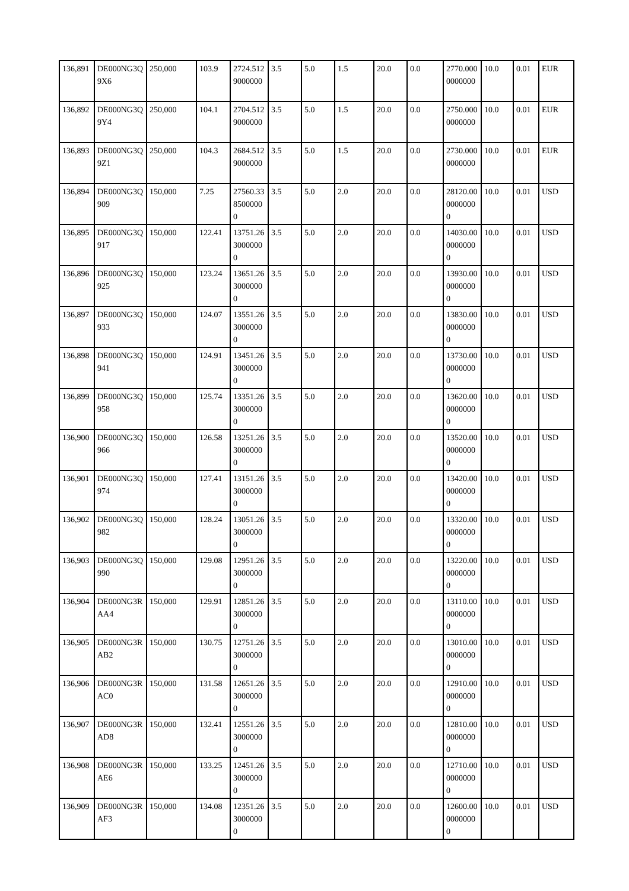| 136,891 | DE000NG3Q9X6 | 250,000 | 103.9 | 2724.5129000000 | 3.5 | 5.0 | 1.5 | 20.0 | 0.0 | 2770.0000000000 | 10.0 | 0.01 | EUR |
| 136,892 | DE000NG3Q9Y4 | 250,000 | 104.1 | 2704.5129000000 | 3.5 | 5.0 | 1.5 | 20.0 | 0.0 | 2750.0000000000 | 10.0 | 0.01 | EUR |
| 136,893 | DE000NG3Q9Z1 | 250,000 | 104.3 | 2684.5129000000 | 3.5 | 5.0 | 1.5 | 20.0 | 0.0 | 2730.0000000000 | 10.0 | 0.01 | EUR |
| 136,894 | DE000NG3Q909 | 150,000 | 7.25 | 27560.3385000000 | 3.5 | 5.0 | 2.0 | 20.0 | 0.0 | 28120.0000000000 | 10.0 | 0.01 | USD |
| 136,895 | DE000NG3Q917 | 150,000 | 122.41 | 13751.2630000000 | 3.5 | 5.0 | 2.0 | 20.0 | 0.0 | 14030.0000000000 | 10.0 | 0.01 | USD |
| 136,896 | DE000NG3Q925 | 150,000 | 123.24 | 13651.2630000000 | 3.5 | 5.0 | 2.0 | 20.0 | 0.0 | 13930.0000000000 | 10.0 | 0.01 | USD |
| 136,897 | DE000NG3Q933 | 150,000 | 124.07 | 13551.2630000000 | 3.5 | 5.0 | 2.0 | 20.0 | 0.0 | 13830.0000000000 | 10.0 | 0.01 | USD |
| 136,898 | DE000NG3Q941 | 150,000 | 124.91 | 13451.2630000000 | 3.5 | 5.0 | 2.0 | 20.0 | 0.0 | 13730.0000000000 | 10.0 | 0.01 | USD |
| 136,899 | DE000NG3Q958 | 150,000 | 125.74 | 13351.2630000000 | 3.5 | 5.0 | 2.0 | 20.0 | 0.0 | 13620.0000000000 | 10.0 | 0.01 | USD |
| 136,900 | DE000NG3Q966 | 150,000 | 126.58 | 13251.2630000000 | 3.5 | 5.0 | 2.0 | 20.0 | 0.0 | 13520.0000000000 | 10.0 | 0.01 | USD |
| 136,901 | DE000NG3Q974 | 150,000 | 127.41 | 13151.2630000000 | 3.5 | 5.0 | 2.0 | 20.0 | 0.0 | 13420.0000000000 | 10.0 | 0.01 | USD |
| 136,902 | DE000NG3Q982 | 150,000 | 128.24 | 13051.2630000000 | 3.5 | 5.0 | 2.0 | 20.0 | 0.0 | 13320.0000000000 | 10.0 | 0.01 | USD |
| 136,903 | DE000NG3Q990 | 150,000 | 129.08 | 12951.2630000000 | 3.5 | 5.0 | 2.0 | 20.0 | 0.0 | 13220.0000000000 | 10.0 | 0.01 | USD |
| 136,904 | DE000NG3RAA4 | 150,000 | 129.91 | 12851.2630000000 | 3.5 | 5.0 | 2.0 | 20.0 | 0.0 | 13110.0000000000 | 10.0 | 0.01 | USD |
| 136,905 | DE000NG3RAB2 | 150,000 | 130.75 | 12751.2630000000 | 3.5 | 5.0 | 2.0 | 20.0 | 0.0 | 13010.0000000000 | 10.0 | 0.01 | USD |
| 136,906 | DE000NG3RAC0 | 150,000 | 131.58 | 12651.2630000000 | 3.5 | 5.0 | 2.0 | 20.0 | 0.0 | 12910.0000000000 | 10.0 | 0.01 | USD |
| 136,907 | DE000NG3RAD8 | 150,000 | 132.41 | 12551.2630000000 | 3.5 | 5.0 | 2.0 | 20.0 | 0.0 | 12810.0000000000 | 10.0 | 0.01 | USD |
| 136,908 | DE000NG3RAE6 | 150,000 | 133.25 | 12451.2630000000 | 3.5 | 5.0 | 2.0 | 20.0 | 0.0 | 12710.0000000000 | 10.0 | 0.01 | USD |
| 136,909 | DE000NG3RAF3 | 150,000 | 134.08 | 12351.2630000000 | 3.5 | 5.0 | 2.0 | 20.0 | 0.0 | 12600.0000000000 | 10.0 | 0.01 | USD |